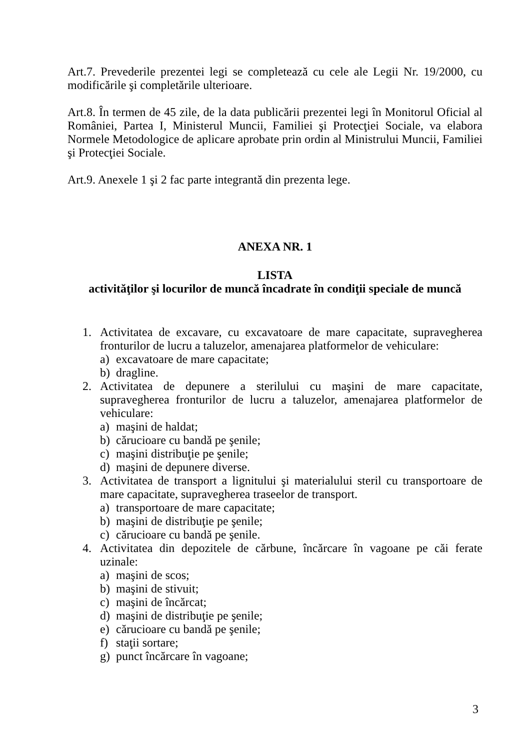Art.7. Prevederile prezentei legi se completează cu cele ale Legii Nr. 19/2000, cu modificările şi completările ulterioare.
Art.8. În termen de 45 zile, de la data publicării prezentei legi în Monitorul Oficial al României, Partea I, Ministerul Muncii, Familiei şi Protecţiei Sociale, va elabora Normele Metodologice de aplicare aprobate prin ordin al Ministrului Muncii, Familiei şi Protecţiei Sociale.
Art.9. Anexele 1 şi 2 fac parte integrantă din prezenta lege.
ANEXA NR. 1
LISTA
activităţilor şi locurilor de muncă încadrate în condiţii speciale de muncă
1. Activitatea de excavare, cu excavatoare de mare capacitate, supravegherea fronturilor de lucru a taluzelor, amenajarea platformelor de vehiculare:
a) excavatoare de mare capacitate;
b) dragline.
2. Activitatea de depunere a sterilului cu maşini de mare capacitate, supravegherea fronturilor de lucru a taluzelor, amenajarea platformelor de vehiculare:
a) maşini de haldat;
b) cărucioare cu bandă pe şenile;
c) maşini distribuţie pe şenile;
d) maşini de depunere diverse.
3. Activitatea de transport a lignitului şi materialului steril cu transportoare de mare capacitate, supravegherea traseelor de transport.
a) transportoare de mare capacitate;
b) maşini de distribuţie pe şenile;
c) cărucioare cu bandă pe şenile.
4. Activitatea din depozitele de cărbune, încărcare în vagoane pe căi ferate uzinale:
a) maşini de scos;
b) maşini de stivuit;
c) maşini de încărcat;
d) maşini de distribuţie pe şenile;
e) cărucioare cu bandă pe şenile;
f) staţii sortare;
g) punct încărcare în vagoane;
3